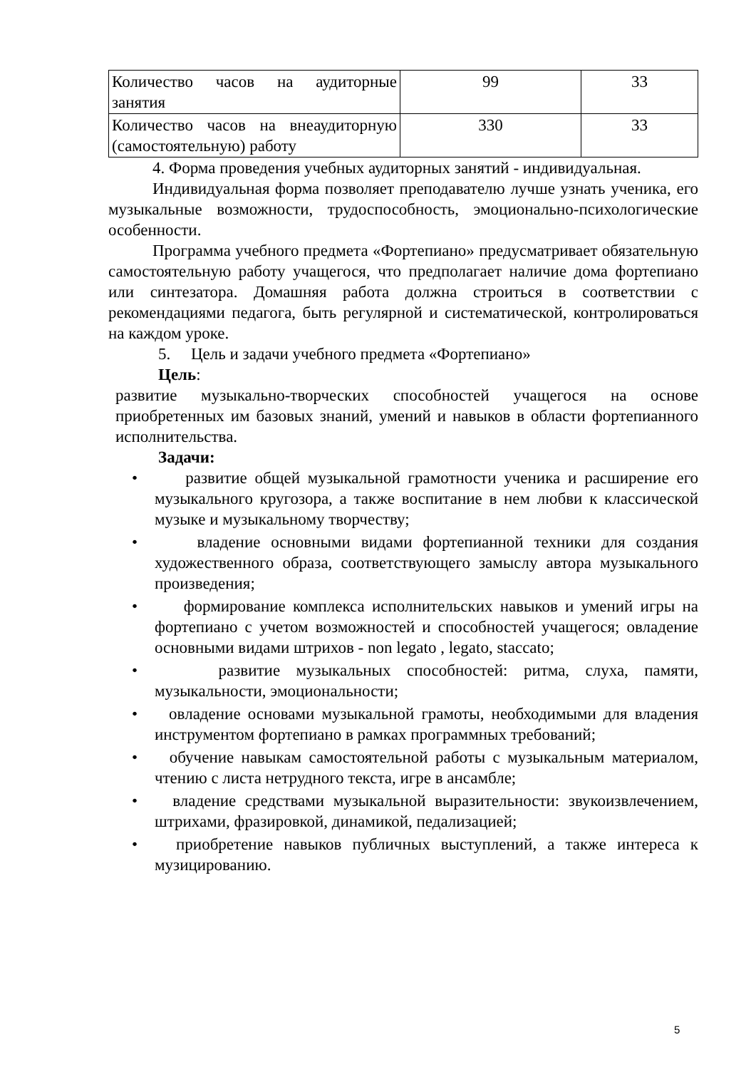| Количество часов на аудиторные занятия | 99 | 33 |
| Количество часов на внеаудиторную (самостоятельную) работу | 330 | 33 |
4. Форма проведения учебных аудиторных занятий - индивидуальная.
Индивидуальная форма позволяет преподавателю лучше узнать ученика, его музыкальные возможности, трудоспособность, эмоционально-психологические особенности.
Программа учебного предмета «Фортепиано» предусматривает обязательную самостоятельную работу учащегося, что предполагает наличие дома фортепиано или синтезатора. Домашняя работа должна строиться в соответствии с рекомендациями педагога, быть регулярной и систематической, контролироваться на каждом уроке.
5. Цель и задачи учебного предмета «Фортепиано»
Цель:
развитие музыкально-творческих способностей учащегося на основе приобретенных им базовых знаний, умений и навыков в области фортепианного исполнительства.
Задачи:
• развитие общей музыкальной грамотности ученика и расширение его музыкального кругозора, а также воспитание в нем любви к классической музыке и музыкальному творчеству;
• владение основными видами фортепианной техники для создания художественного образа, соответствующего замыслу автора музыкального произведения;
• формирование комплекса исполнительских навыков и умений игры на фортепиано с учетом возможностей и способностей учащегося; овладение основными видами штрихов - non legato , legato, staccato;
• развитие музыкальных способностей: ритма, слуха, памяти, музыкальности, эмоциональности;
• овладение основами музыкальной грамоты, необходимыми для владения инструментом фортепиано в рамках программных требований;
• обучение навыкам самостоятельной работы с музыкальным материалом, чтению с листа нетрудного текста, игре в ансамбле;
• владение средствами музыкальной выразительности: звукоизвлечением, штрихами, фразировкой, динамикой, педализацией;
• приобретение навыков публичных выступлений, а также интереса к музицированию.
5